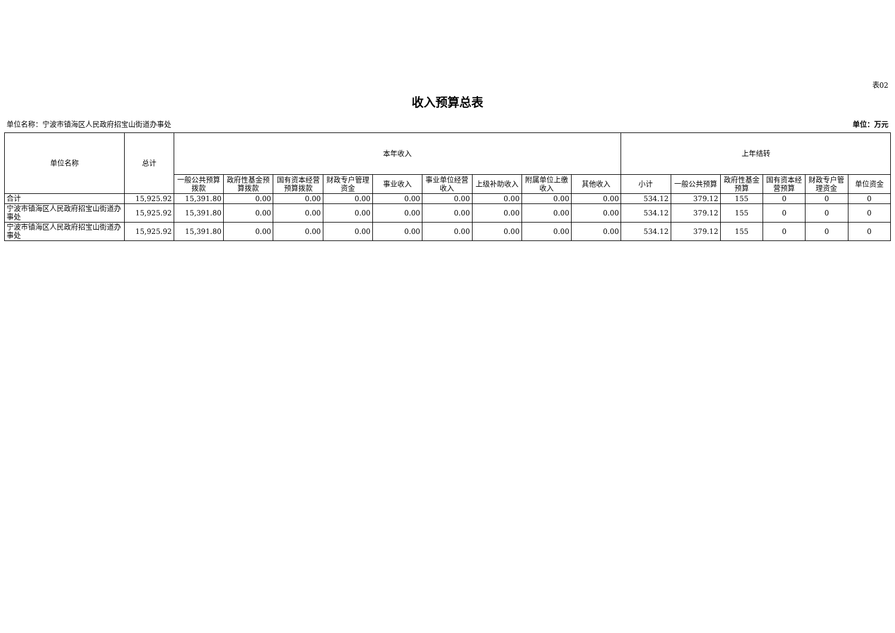表02
收入预算总表
单位名称：宁波市镇海区人民政府招宝山街道办事处 单位：万元
| 单位名称 | 总计 | 本年收入 | | | | | | | | | 上年结转 | | | | | |
| --- | --- | --- | --- | --- | --- | --- | --- | --- | --- | --- | --- | --- | --- | --- | --- | --- |
| | | 一般公共预算拨款 | 政府性基金预算拨款 | 国有资本经营预算拨款 | 财政专户管理资金 | 事业收入 | 事业单位经营收入 | 上级补助收入 | 附属单位上缴收入 | 其他收入 | 小计 | 一般公共预算 | 政府性基金预算 | 国有资本经营预算 | 财政专户管理资金 | 单位资金 |
| 合计 | 15,925.92 | 15,391.80 | 0.00 | 0.00 | 0.00 | 0.00 | 0.00 | 0.00 | 0.00 | 0.00 | 534.12 | 379.12 | 155 | 0 | 0 | 0 |
| 宁波市镇海区人民政府招宝山街道办事处 | 15,925.92 | 15,391.80 | 0.00 | 0.00 | 0.00 | 0.00 | 0.00 | 0.00 | 0.00 | 0.00 | 534.12 | 379.12 | 155 | 0 | 0 | 0 |
| 宁波市镇海区人民政府招宝山街道办事处 | 15,925.92 | 15,391.80 | 0.00 | 0.00 | 0.00 | 0.00 | 0.00 | 0.00 | 0.00 | 0.00 | 534.12 | 379.12 | 155 | 0 | 0 | 0 |